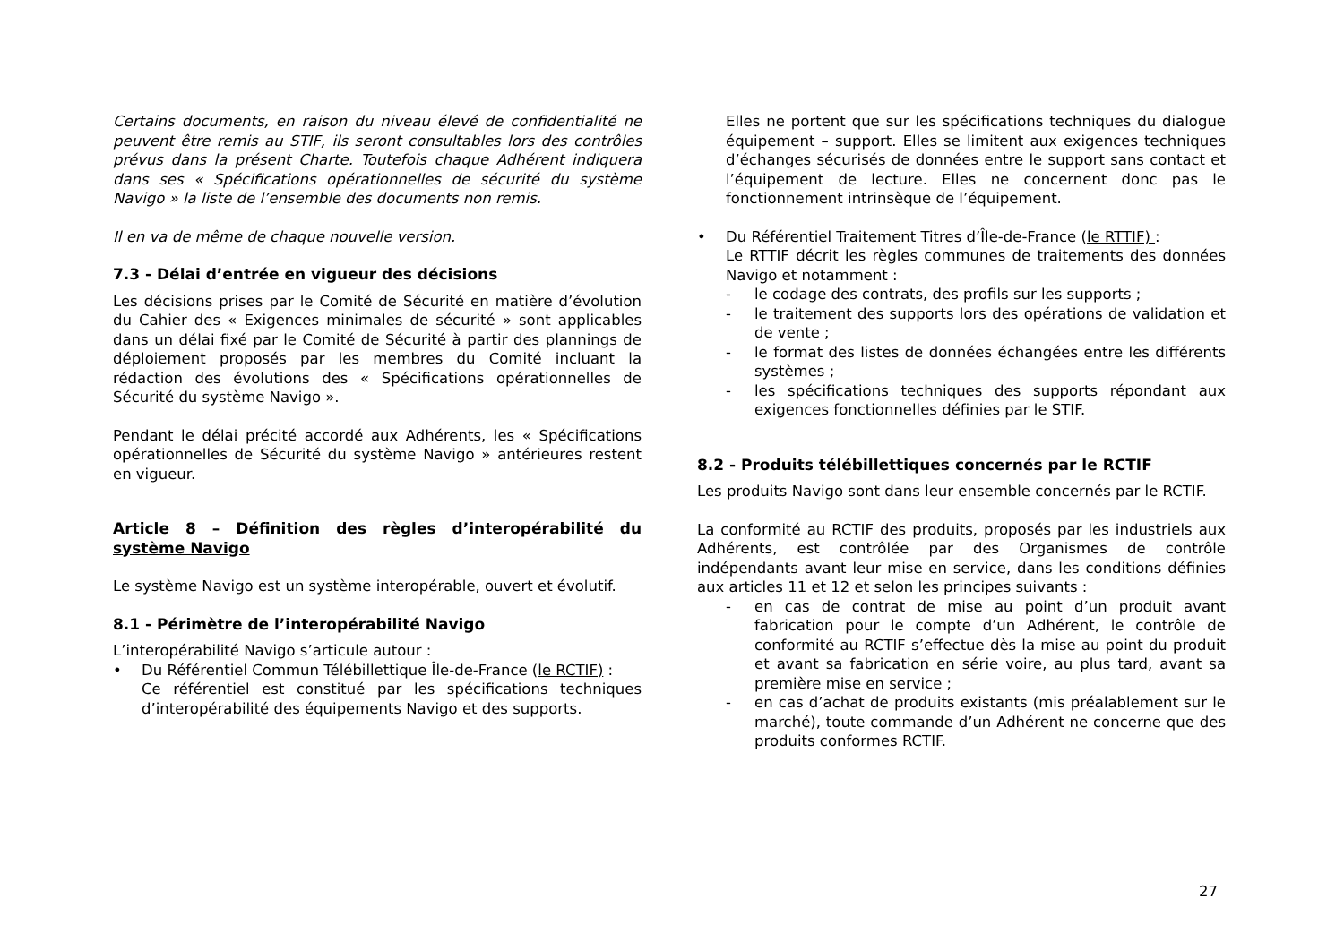Certains documents, en raison du niveau élevé de confidentialité ne peuvent être remis au STIF, ils seront consultables lors des contrôles prévus dans la présent Charte. Toutefois chaque Adhérent indiquera dans ses « Spécifications opérationnelles de sécurité du système Navigo » la liste de l’ensemble des documents non remis.
Il en va de même de chaque nouvelle version.
7.3 - Délai d’entrée en vigueur des décisions
Les décisions prises par le Comité de Sécurité en matière d’évolution du Cahier des « Exigences minimales de sécurité » sont applicables dans un délai fixé par le Comité de Sécurité à partir des plannings de déploiement proposés par les membres du Comité incluant la rédaction des évolutions des « Spécifications opérationnelles de Sécurité du système Navigo ».
Pendant le délai précité accordé aux Adhérents, les « Spécifications opérationnelles de Sécurité du système Navigo » antérieures restent en vigueur.
Article 8 – Définition des règles d’interopérabilité du système Navigo
Le système Navigo est un système interopérable, ouvert et évolutif.
8.1 - Périmètre de l’interopérabilité Navigo
L’interopérabilité Navigo s’articule autour :
• Du Référentiel Commun Télébillettique Île-de-France (le RCTIF) :
Ce référentiel est constitué par les spécifications techniques d’interopérabilité des équipements Navigo et des supports.
Elles ne portent que sur les spécifications techniques du dialogue équipement – support. Elles se limitent aux exigences techniques d’échanges sécurisés de données entre le support sans contact et l’équipement de lecture. Elles ne concernent donc pas le fonctionnement intrinsèque de l’équipement.
• Du Référentiel Traitement Titres d’Île-de-France (le RTTIF) :
Le RTTIF décrit les règles communes de traitements des données Navigo et notamment :
- le codage des contrats, des profils sur les supports ;
- le traitement des supports lors des opérations de validation et de vente ;
- le format des listes de données échangées entre les différents systèmes ;
- les spécifications techniques des supports répondant aux exigences fonctionnelles définies par le STIF.
8.2 - Produits télébillettiques concernés par le RCTIF
Les produits Navigo sont dans leur ensemble concernés par le RCTIF.
La conformité au RCTIF des produits, proposés par les industriels aux Adhérents, est contrôlée par des Organismes de contrôle indépendants avant leur mise en service, dans les conditions définies aux articles 11 et 12 et selon les principes suivants :
- en cas de contrat de mise au point d’un produit avant fabrication pour le compte d’un Adhérent, le contrôle de conformité au RCTIF s’effectue dès la mise au point du produit et avant sa fabrication en série voire, au plus tard, avant sa première mise en service ;
- en cas d’achat de produits existants (mis préalablement sur le marché), toute commande d’un Adhérent ne concerne que des produits conformes RCTIF.
27